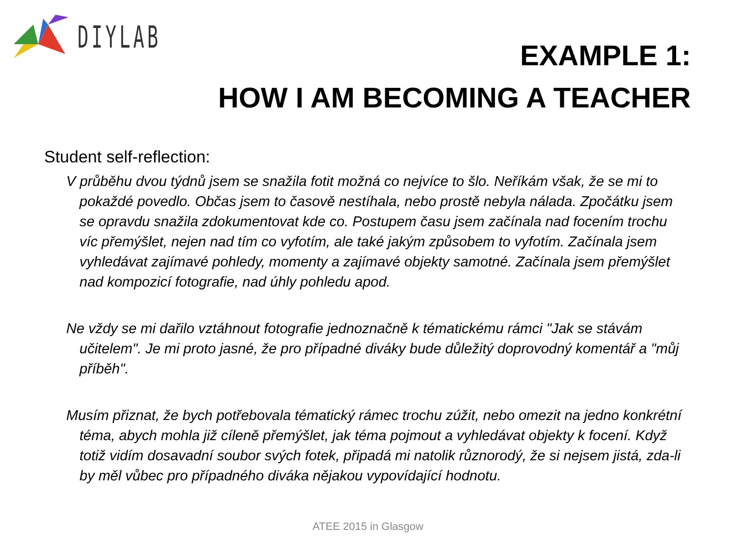DIYLAB
EXAMPLE 1:
HOW I AM BECOMING A TEACHER
Student self-reflection:
V průběhu dvou týdnů jsem se snažila fotit možná co nejvíce to šlo. Neříkám však, že se mi to pokaždé povedlo. Občas jsem to časově nestíhala, nebo prostě nebyla nálada. Zpočátku jsem se opravdu snažila zdokumentovat kde co. Postupem času jsem začínala nad focením trochu víc přemýšlet, nejen nad tím co vyfotím, ale také jakým způsobem to vyfotím. Začínala jsem vyhledávat zajímavé pohledy, momenty a zajímavé objekty samotné. Začínala jsem přemýšlet nad kompozicí fotografie, nad úhly pohledu apod.
Ne vždy se mi dařilo vztáhnout fotografie jednoznačně k tématickému rámci "Jak se stávám učitelem". Je mi proto jasné, že pro případné diváky bude důležitý doprovodný komentář a "můj příběh".
Musím přiznat, že bych potřebovala tématický rámec trochu zúžit, nebo omezit na jedno konkrétní téma, abych mohla již cíleně přemýšlet, jak téma pojmout a vyhledávat objekty k focení. Když totiž vidím dosavadní soubor svých fotek, připadá mi natolik různorodý, že si nejsem jistá, zda-li by měl vůbec pro případného diváka nějakou vypovídající hodnotu.
ATEE 2015 in Glasgow